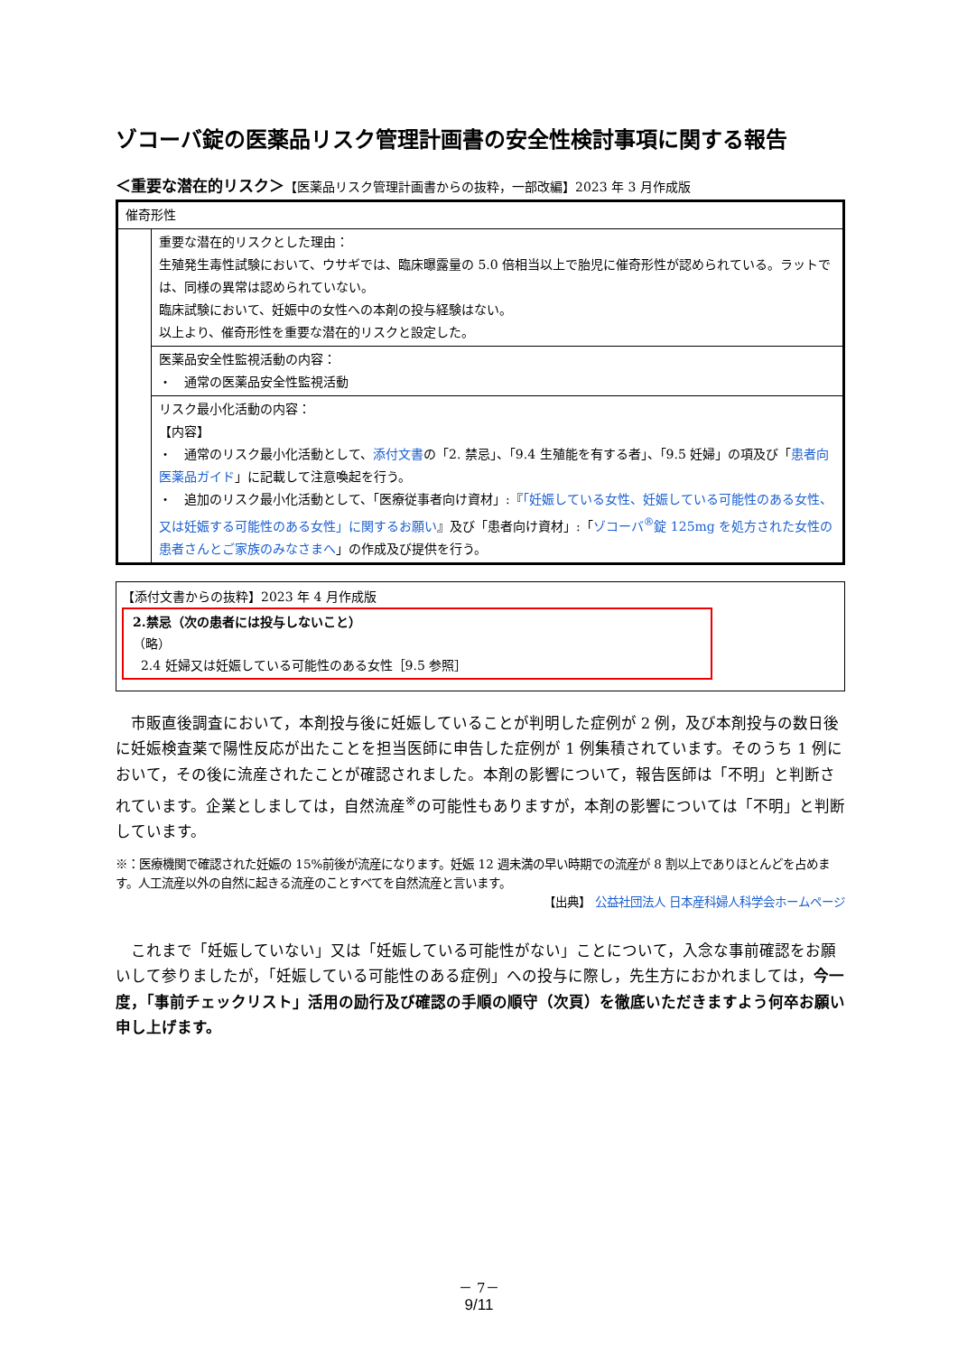ゾコーバ錠の医薬品リスク管理計画書の安全性検討事項に関する報告
＜重要な潜在的リスク＞【医薬品リスク管理計画書からの抜粋，一部改編】2023 年 3 月作成版
| 催奇形性 | |
| | 重要な潜在的リスクとした理由： 生殖発生毒性試験において、ウサギでは、臨床曝露量の 5.0 倍相当以上で胎児に催奇形性が認められている。ラットでは、同様の異常は認められていない。 臨床試験において、妊娠中の女性への本剤の投与経験はない。 以上より、催奇形性を重要な潜在的リスクと設定した。 |
| | 医薬品安全性監視活動の内容： ・ 通常の医薬品安全性監視活動 |
| | リスク最小化活動の内容： 【内容】 ・ 通常のリスク最小化活動として、 添付文書 の「2. 禁忌」、「9.4 生殖能を有する者」、「9.5 妊婦」の項及び「 患者向医薬品ガイド 」に記載して注意喚起を行う。 ・ 追加のリスク最小化活動として、「医療従事者向け資材」:『 「妊娠している女性、妊娠している可能性のある女性、又は妊娠する可能性のある女性」に関するお願い 』及び「患者向け資材」:「 ゾコーバ<sup>®</sup>錠 125mg を処方された女性の患者さんとご家族のみなさまへ 」の作成及び提供を行う。 |
【添付文書からの抜粋】2023 年 4 月作成版
2.禁忌（次の患者には投与しないこと）
（略）
2.4 妊婦又は妊娠している可能性のある女性［9.5 参照］
市販直後調査において，本剤投与後に妊娠していることが判明した症例が 2 例，及び本剤投与の数日後に妊娠検査薬で陽性反応が出たことを担当医師に申告した症例が 1 例集積されています。そのうち 1 例において，その後に流産されたことが確認されました。本剤の影響について，報告医師は「不明」と判断されています。企業としましては，自然流産<sup>※</sup>の可能性もありますが，本剤の影響については「不明」と判断しています。
※：医療機関で確認された妊娠の 15%前後が流産になります。妊娠 12 週未満の早い時期での流産が 8 割以上でありほとんどを占めます。人工流産以外の自然に起きる流産のことすべてを自然流産と言います。
【出典】 公益社団法人 日本産科婦人科学会ホームページ
これまで「妊娠していない」又は「妊娠している可能性がない」ことについて，入念な事前確認をお願いして参りましたが，「妊娠している可能性のある症例」への投与に際し，先生方におかれましては，今一度，「事前チェックリスト」活用の励行及び確認の手順の順守（次頁）を徹底いただきますよう何卒お願い申し上げます。
－ 7－
9/11